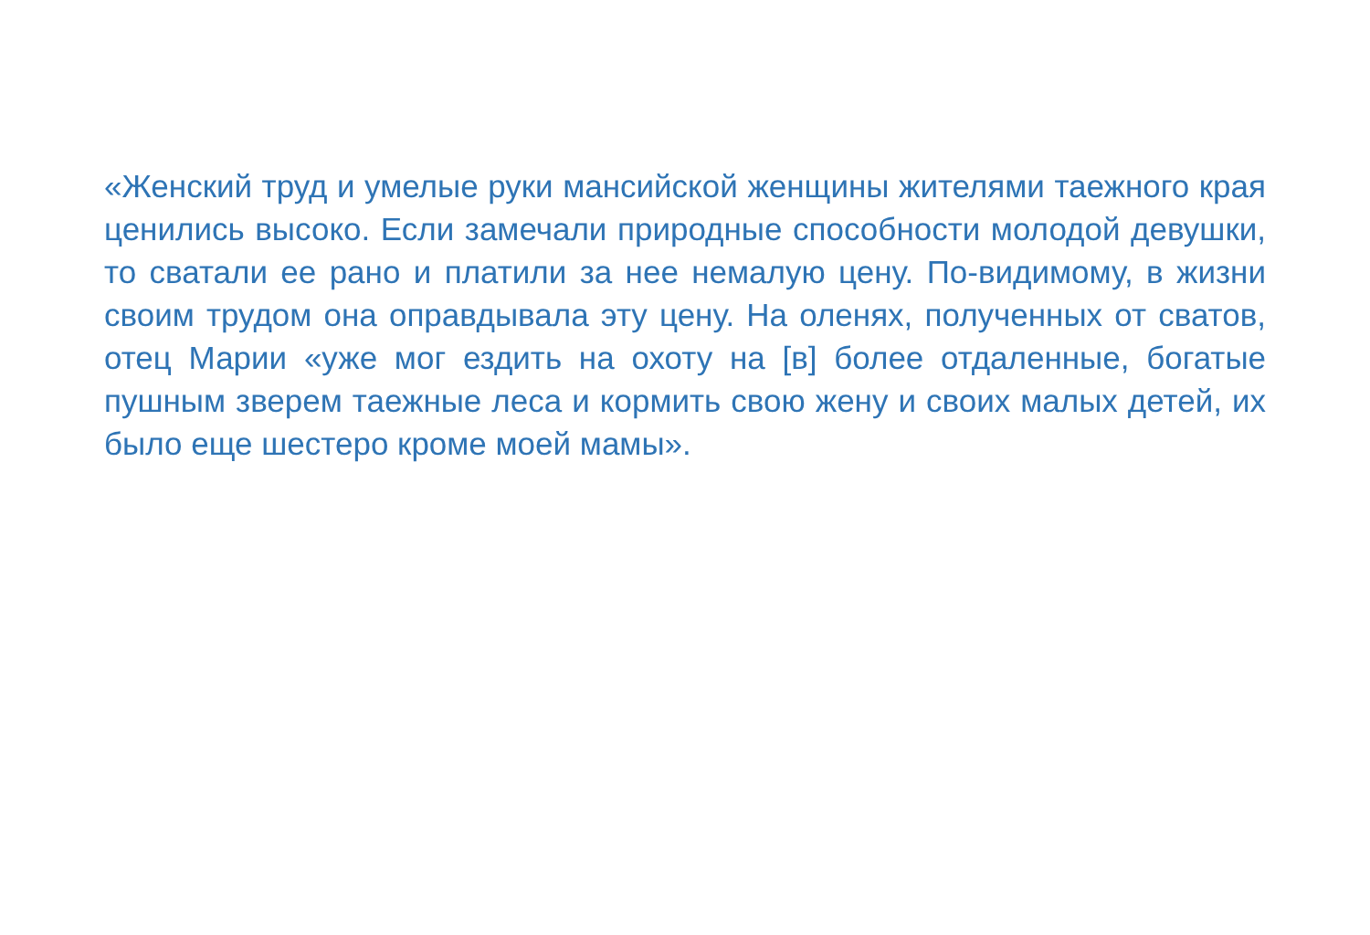«Женский труд и умелые руки мансийской женщины жителями таежного края ценились высоко. Если замечали природные способности молодой девушки, то сватали ее рано и платили за нее немалую цену. По-видимому, в жизни своим трудом она оправдывала эту цену. На оленях, полученных от сватов, отец Марии «уже мог ездить на охоту на [в] более отдаленные, богатые пушным зверем таежные леса и кормить свою жену и своих малых детей, их было еще шестеро кроме моей мамы».